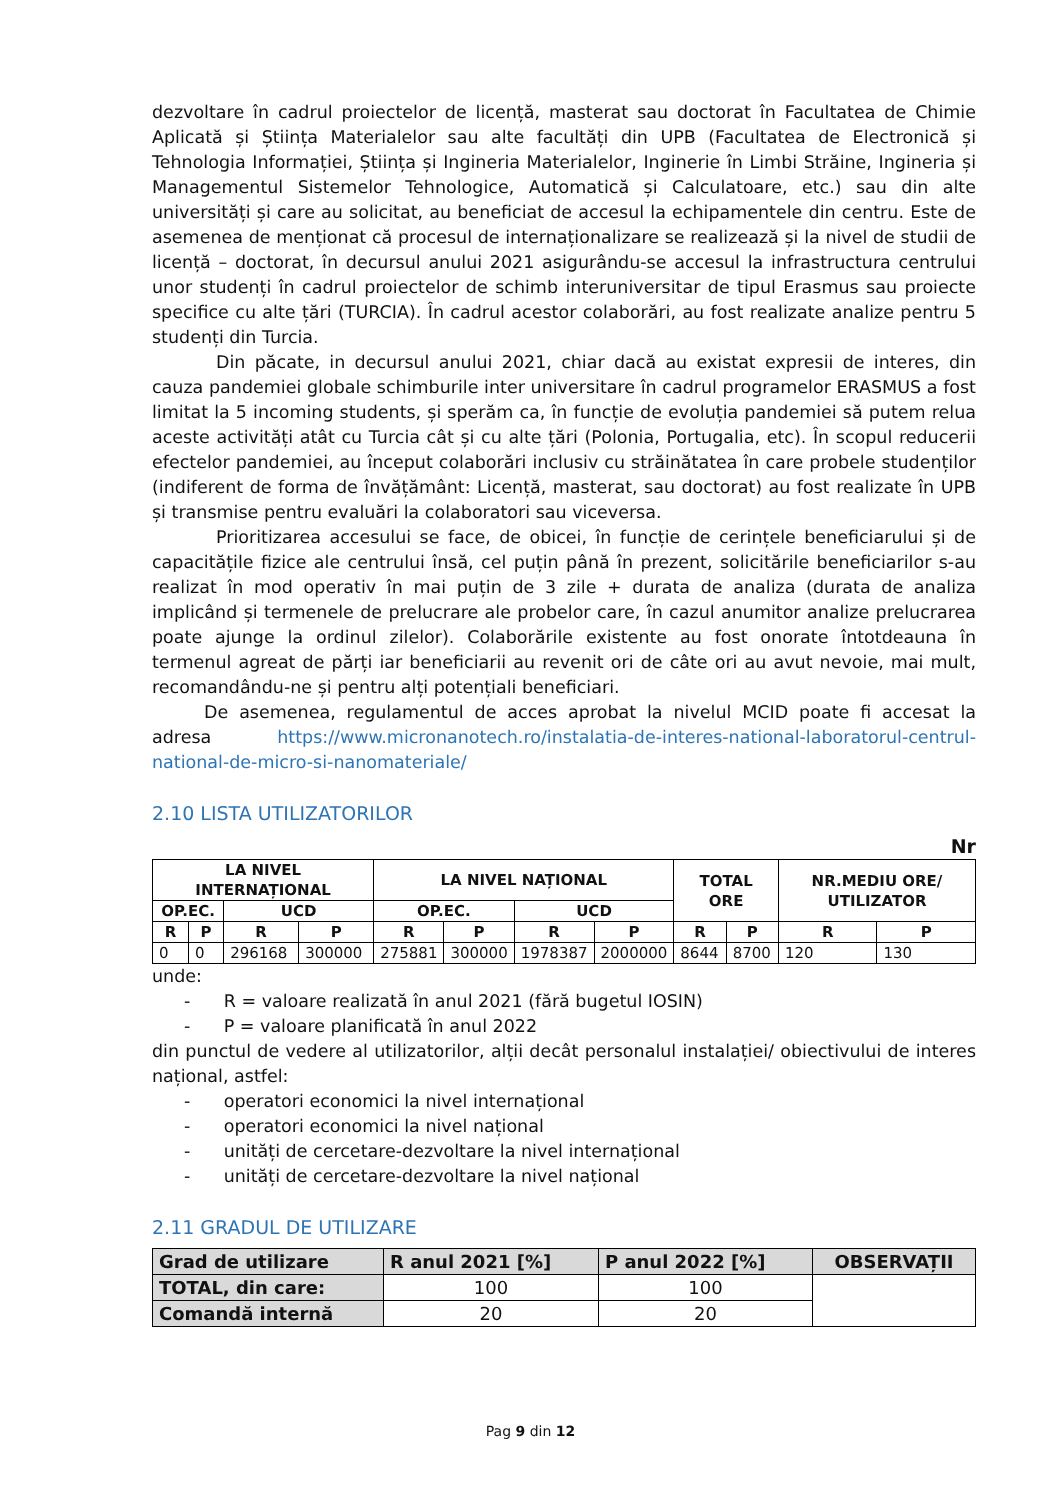dezvoltare în cadrul proiectelor de licență, masterat sau doctorat în Facultatea de Chimie Aplicată și Știința Materialelor sau alte facultăți din UPB (Facultatea de Electronică și Tehnologia Informației, Știința și Ingineria Materialelor, Inginerie în Limbi Străine, Ingineria și Managementul Sistemelor Tehnologice, Automatică și Calculatoare, etc.) sau din alte universități și care au solicitat, au beneficiat de accesul la echipamentele din centru. Este de asemenea de menționat că procesul de internaționalizare se realizează și la nivel de studii de licență – doctorat, în decursul anului 2021 asigurându-se accesul la infrastructura centrului unor studenți în cadrul proiectelor de schimb interuniversitar de tipul Erasmus sau proiecte specifice cu alte țări (TURCIA). În cadrul acestor colaborări, au fost realizate analize pentru 5 studenți din Turcia.
Din păcate, in decursul anului 2021, chiar dacă au existat expresii de interes, din cauza pandemiei globale schimburile inter universitare în cadrul programelor ERASMUS a fost limitat la 5 incoming students, și sperăm ca, în funcție de evoluția pandemiei să putem relua aceste activități atât cu Turcia cât și cu alte țări (Polonia, Portugalia, etc). În scopul reducerii efectelor pandemiei, au început colaborări inclusiv cu străinătatea în care probele studenților (indiferent de forma de învățământ: Licență, masterat, sau doctorat) au fost realizate în UPB și transmise pentru evaluări la colaboratori sau viceversa.
Prioritizarea accesului se face, de obicei, în funcție de cerințele beneficiarului și de capacitățile fizice ale centrului însă, cel puțin până în prezent, solicitările beneficiarilor s-au realizat în mod operativ în mai puțin de 3 zile + durata de analiza (durata de analiza implicând și termenele de prelucrare ale probelor care, în cazul anumitor analize prelucrarea poate ajunge la ordinul zilelor). Colaborările existente au fost onorate întotdeauna în termenul agreat de părți iar beneficiarii au revenit ori de câte ori au avut nevoie, mai mult, recomandându-ne și pentru alți potențiali beneficiari.
De asemenea, regulamentul de acces aprobat la nivelul MCID poate fi accesat la adresa https://www.micronanotech.ro/instalatia-de-interes-national-laboratorul-centrul-national-de-micro-si-nanomateriale/
2.10 LISTA UTILIZATORILOR
Nr
| LA NIVEL INTERNAȚIONAL | | | | LA NIVEL NAȚIONAL | | | | TOTAL ORE | | NR.MEDIU ORE/ UTILIZATOR | |
| --- | --- | --- | --- | --- | --- | --- | --- | --- | --- | --- | --- |
| OP.EC. | | UCD | | OP.EC. | | UCD | | | | | |
| R | P | R | P | R | P | R | P | R | P | R | P |
| 0 | 0 | 296168 | 300000 | 275881 | 300000 | 1978387 | 2000000 | 8644 | 8700 | 120 | 130 |
unde:
- R = valoare realizată în anul 2021 (fără bugetul IOSIN)
- P = valoare planificată în anul 2022
din punctul de vedere al utilizatorilor, alții decât personalul instalației/ obiectivului de interes național, astfel:
- operatori economici la nivel internațional
- operatori economici la nivel național
- unități de cercetare-dezvoltare la nivel internațional
- unități de cercetare-dezvoltare la nivel național
2.11 GRADUL DE UTILIZARE
| Grad de utilizare | R anul 2021 [%] | P anul 2022 [%] | OBSERVAȚII |
| TOTAL, din care: | 100 | 100 | |
| Comandă internă | 20 | 20 | |
Pag 9 din 12